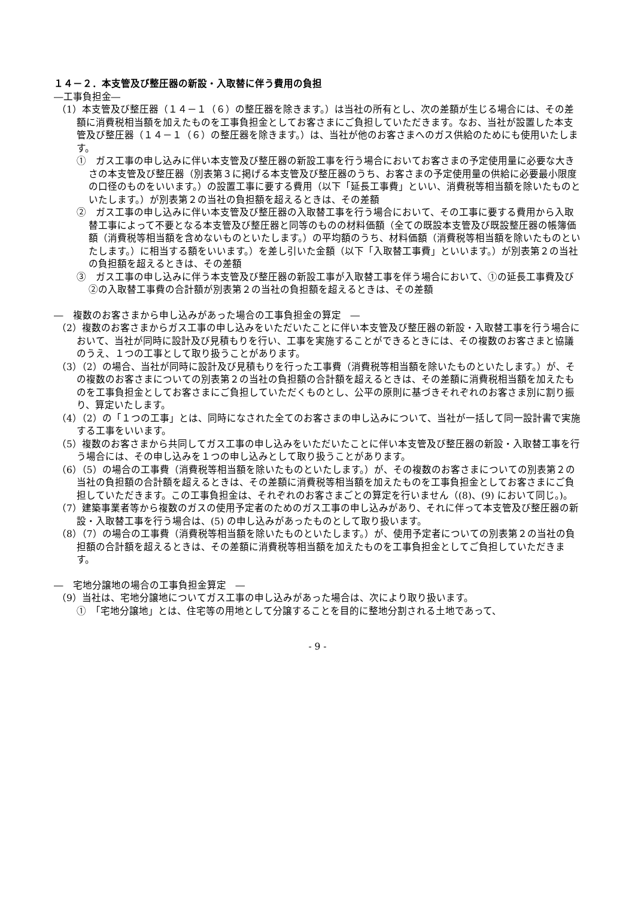１４－２．本支管及び整圧器の新設・入取替に伴う費用の負担
―工事負担金―
（1）本支管及び整圧器（１４－１（６）の整圧器を除きます。）は当社の所有とし、次の差額が生じる場合には、その差額に消費税相当額を加えたものを工事負担金としてお客さまにご負担していただきます。なお、当社が設置した本支管及び整圧器（１４－１（６）の整圧器を除きます。）は、当社が他のお客さまへのガス供給のためにも使用いたします。
①　ガス工事の申し込みに伴い本支管及び整圧器の新設工事を行う場合においてお客さまの予定使用量に必要な大きさの本支管及び整圧器（別表第３に掲げる本支管及び整圧器のうち、お客さまの予定使用量の供給に必要最小限度の口径のものをいいます。）の設置工事に要する費用（以下「延長工事費」といい、消費税等相当額を除いたものといたします。）が別表第２の当社の負担額を超えるときは、その差額
②　ガス工事の申し込みに伴い本支管及び整圧器の入取替工事を行う場合において、その工事に要する費用から入取替工事によって不要となる本支管及び整圧器と同等のものの材料価額（全ての既設本支管及び既設整圧器の帳簿価額（消費税等相当額を含めないものといたします。）の平均額のうち、材料価額（消費税等相当額を除いたものといたします。）に相当する額をいいます。）を差し引いた金額（以下「入取替工事費」といいます。）が別表第２の当社の負担額を超えるときは、その差額
③　ガス工事の申し込みに伴う本支管及び整圧器の新設工事が入取替工事を伴う場合において、①の延長工事費及び②の入取替工事費の合計額が別表第２の当社の負担額を超えるときは、その差額
―　複数のお客さまから申し込みがあった場合の工事負担金の算定　―
（2）複数のお客さまからガス工事の申し込みをいただいたことに伴い本支管及び整圧器の新設・入取替工事を行う場合において、当社が同時に設計及び見積もりを行い、工事を実施することができるときには、その複数のお客さまと協議のうえ、１つの工事として取り扱うことがあります。
（3）（2）の場合、当社が同時に設計及び見積もりを行った工事費（消費税等相当額を除いたものといたします。）が、その複数のお客さまについての別表第２の当社の負担額の合計額を超えるときは、その差額に消費税相当額を加えたものを工事負担金としてお客さまにご負担していただくものとし、公平の原則に基づきそれぞれのお客さま別に割り振り、算定いたします。
（4）（2）の「１つの工事」とは、同時になされた全てのお客さまの申し込みについて、当社が一括して同一設計書で実施する工事をいいます。
（5）複数のお客さまから共同してガス工事の申し込みをいただいたことに伴い本支管及び整圧器の新設・入取替工事を行う場合には、その申し込みを１つの申し込みとして取り扱うことがあります。
（6）（5）の場合の工事費（消費税等相当額を除いたものといたします。）が、その複数のお客さまについての別表第２の当社の負担額の合計額を超えるときは、その差額に消費税等相当額を加えたものを工事負担金としてお客さまにご負担していただきます。この工事負担金は、それぞれのお客さまごとの算定を行いません（(8)、(9) において同じ。)。
（7）建築事業者等から複数のガスの使用予定者のためのガス工事の申し込みがあり、それに伴って本支管及び整圧器の新設・入取替工事を行う場合は、(5) の申し込みがあったものとして取り扱います。
（8）（7）の場合の工事費（消費税等相当額を除いたものといたします。）が、使用予定者についての別表第２の当社の負担額の合計額を超えるときは、その差額に消費税等相当額を加えたものを工事負担金としてご負担していただきます。
―　宅地分譲地の場合の工事負担金算定　―
（9）当社は、宅地分譲地についてガス工事の申し込みがあった場合は、次により取り扱います。
①　「宅地分譲地」とは、住宅等の用地として分譲することを目的に整地分割される土地であって、
- 9 -